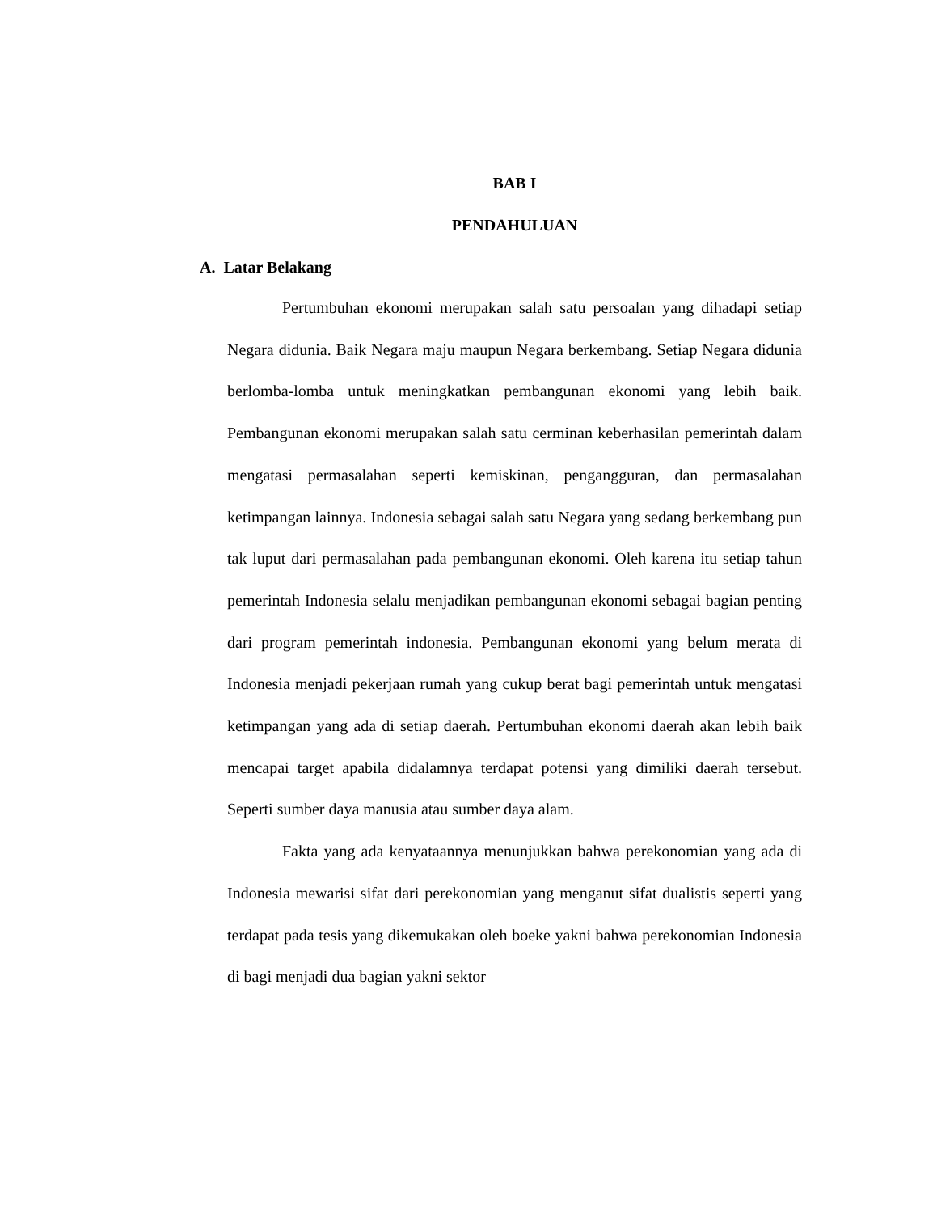BAB I
PENDAHULUAN
A. Latar Belakang
Pertumbuhan ekonomi merupakan salah satu persoalan yang dihadapi setiap Negara didunia. Baik Negara maju maupun Negara berkembang. Setiap Negara didunia berlomba-lomba untuk meningkatkan pembangunan ekonomi yang lebih baik. Pembangunan ekonomi merupakan salah satu cerminan keberhasilan pemerintah dalam mengatasi permasalahan seperti kemiskinan, pengangguran, dan permasalahan ketimpangan lainnya. Indonesia sebagai salah satu Negara yang sedang berkembang pun tak luput dari permasalahan pada pembangunan ekonomi. Oleh karena itu setiap tahun pemerintah Indonesia selalu menjadikan pembangunan ekonomi sebagai bagian penting dari program pemerintah indonesia. Pembangunan ekonomi yang belum merata di Indonesia menjadi pekerjaan rumah yang cukup berat bagi pemerintah untuk mengatasi ketimpangan yang ada di setiap daerah. Pertumbuhan ekonomi daerah akan lebih baik mencapai target apabila didalamnya terdapat potensi yang dimiliki daerah tersebut. Seperti sumber daya manusia atau sumber daya alam.
Fakta yang ada kenyataannya menunjukkan bahwa perekonomian yang ada di Indonesia mewarisi sifat dari perekonomian yang menganut sifat dualistis seperti yang terdapat pada tesis yang dikemukakan oleh boeke yakni bahwa perekonomian Indonesia di bagi menjadi dua bagian yakni sektor